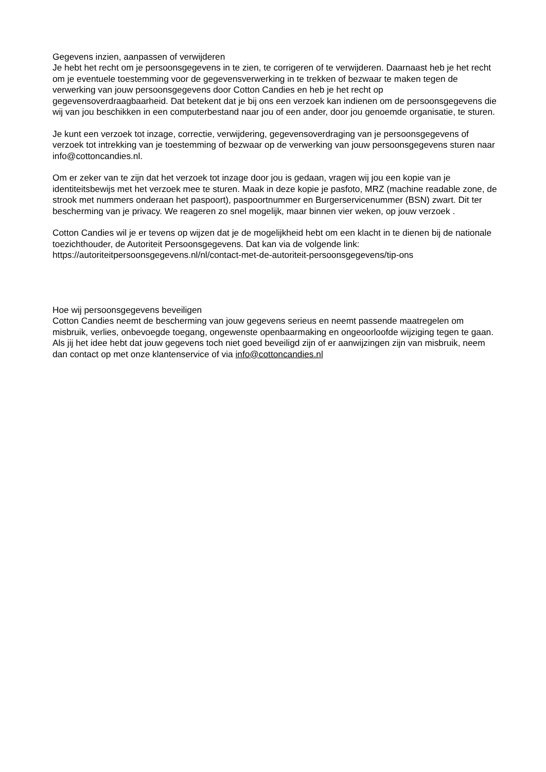Gegevens inzien, aanpassen of verwijderen
Je hebt het recht om je persoonsgegevens in te zien, te corrigeren of te verwijderen. Daarnaast heb je het recht om je eventuele toestemming voor de gegevensverwerking in te trekken of bezwaar te maken tegen de verwerking van jouw persoonsgegevens door Cotton Candies en heb je het recht op gegevensoverdraagbaarheid. Dat betekent dat je bij ons een verzoek kan indienen om de persoonsgegevens die wij van jou beschikken in een computerbestand naar jou of een ander, door jou genoemde organisatie, te sturen.
Je kunt een verzoek tot inzage, correctie, verwijdering, gegevensoverdraging van je persoonsgegevens of verzoek tot intrekking van je toestemming of bezwaar op de verwerking van jouw persoonsgegevens sturen naar info@cottoncandies.nl.
Om er zeker van te zijn dat het verzoek tot inzage door jou is gedaan, vragen wij jou een kopie van je identiteitsbewijs met het verzoek mee te sturen. Maak in deze kopie je pasfoto, MRZ (machine readable zone, de strook met nummers onderaan het paspoort), paspoortnummer en Burgerservicenummer (BSN) zwart. Dit ter bescherming van je privacy. We reageren zo snel mogelijk, maar binnen vier weken, op jouw verzoek .
Cotton Candies wil je er tevens op wijzen dat je de mogelijkheid hebt om een klacht in te dienen bij de nationale toezichthouder, de Autoriteit Persoonsgegevens. Dat kan via de volgende link: https://autoriteitpersoonsgegevens.nl/nl/contact-met-de-autoriteit-persoonsgegevens/tip-ons
Hoe wij persoonsgegevens beveiligen
Cotton Candies neemt de bescherming van jouw gegevens serieus en neemt passende maatregelen om misbruik, verlies, onbevoegde toegang, ongewenste openbaarmaking en ongeoorloofde wijziging tegen te gaan. Als jij het idee hebt dat jouw gegevens toch niet goed beveiligd zijn of er aanwijzingen zijn van misbruik, neem dan contact op met onze klantenservice of via info@cottoncandies.nl